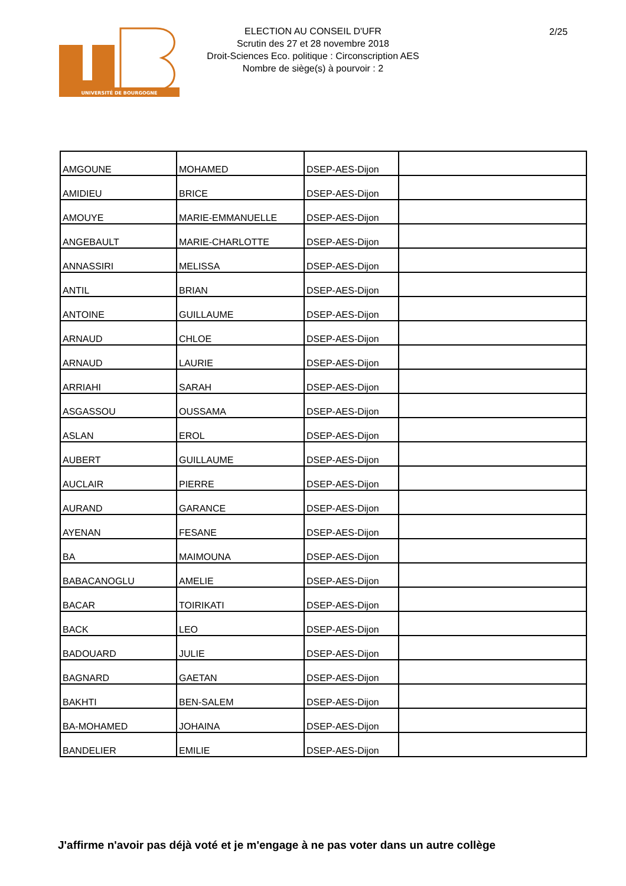UNIVERSITÉ DE BOURGOGNE
ELECTION AU CONSEIL D'UFR
Scrutin des 27 et 28 novembre 2018
Droit-Sciences Eco. politique : Circonscription AES
Nombre de siège(s) à pourvoir : 2
2/25
| AMGOUNE | MOHAMED | DSEP-AES-Dijon | |
| AMIDIEU | BRICE | DSEP-AES-Dijon | |
| AMOUYE | MARIE-EMMANUELLE | DSEP-AES-Dijon | |
| ANGEBAULT | MARIE-CHARLOTTE | DSEP-AES-Dijon | |
| ANNASSIRI | MELISSA | DSEP-AES-Dijon | |
| ANTIL | BRIAN | DSEP-AES-Dijon | |
| ANTOINE | GUILLAUME | DSEP-AES-Dijon | |
| ARNAUD | CHLOE | DSEP-AES-Dijon | |
| ARNAUD | LAURIE | DSEP-AES-Dijon | |
| ARRIAHI | SARAH | DSEP-AES-Dijon | |
| ASGASSOU | OUSSAMA | DSEP-AES-Dijon | |
| ASLAN | EROL | DSEP-AES-Dijon | |
| AUBERT | GUILLAUME | DSEP-AES-Dijon | |
| AUCLAIR | PIERRE | DSEP-AES-Dijon | |
| AURAND | GARANCE | DSEP-AES-Dijon | |
| AYENAN | FESANE | DSEP-AES-Dijon | |
| BA | MAIMOUNA | DSEP-AES-Dijon | |
| BABACANOGLU | AMELIE | DSEP-AES-Dijon | |
| BACAR | TOIRIKATI | DSEP-AES-Dijon | |
| BACK | LEO | DSEP-AES-Dijon | |
| BADOUARD | JULIE | DSEP-AES-Dijon | |
| BAGNARD | GAETAN | DSEP-AES-Dijon | |
| BAKHTI | BEN-SALEM | DSEP-AES-Dijon | |
| BA-MOHAMED | JOHAINA | DSEP-AES-Dijon | |
| BANDELIER | EMILIE | DSEP-AES-Dijon | |
J'affirme n'avoir pas déjà voté et je m'engage à ne pas voter dans un autre collège